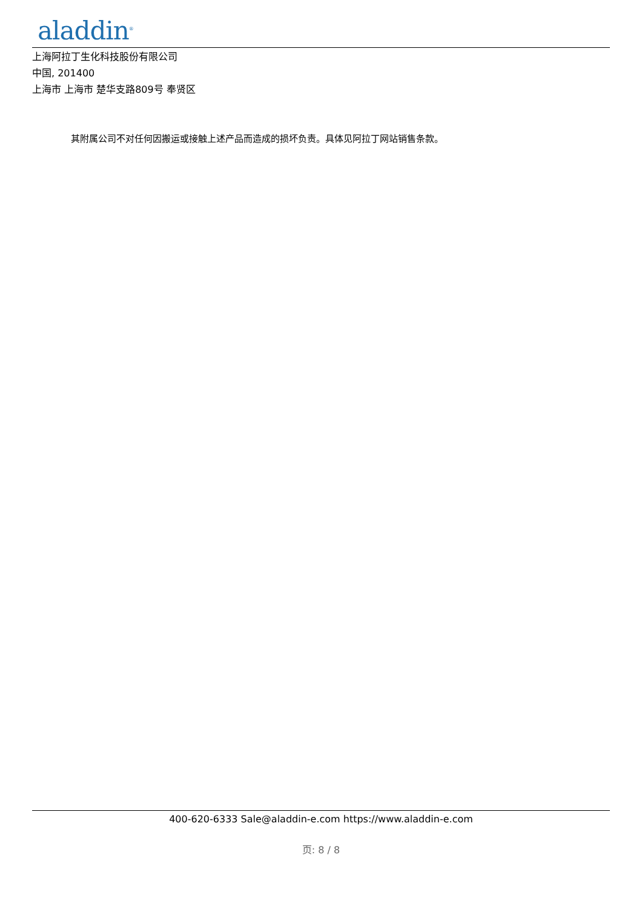aladdin<sup>®</sup>
上海阿拉丁生化科技股份有限公司
中国, 201400
上海市 上海市 楚华支路809号 奉贤区
其附属公司不对任何因搬运或接触上述产品而造成的损坏负责。具体见阿拉丁网站销售条款。
400-620-6333 Sale@aladdin-e.com https://www.aladdin-e.com
页: 8 / 8